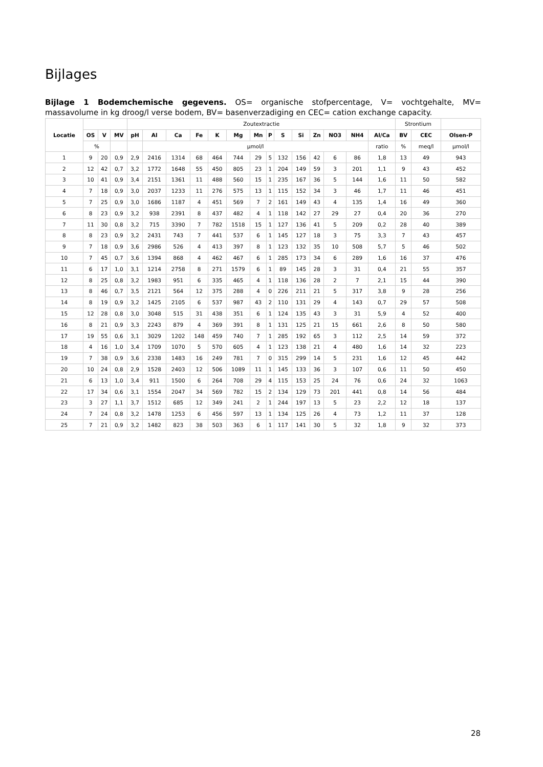Bijlages
Bijlage 1 Bodemchemische gegevens. OS= organische stofpercentage, V= vochtgehalte, MV= massavolume in kg droog/l verse bodem, BV= basenverzadiging en CEC= cation exchange capacity.
| Locatie | | | | Zoutextractie | | | | | | | | | | | | | | Strontium | | |
| | OS | V | MV | pH | Al | Ca | Fe | K | Mg | Mn | P | S | Si | Zn | NO3 | NH4 | Al/Ca | BV | CEC | Olsen-P |
| | % | | | | µmol/l | | | | | | | | | | | | ratio | % | meq/l | µmol/l |
| 1 | 9 | 20 | 0,9 | 2,9 | 2416 | 1314 | 68 | 464 | 744 | 29 | 5 | 132 | 156 | 42 | 6 | 86 | 1,8 | 13 | 49 | 943 |
| 2 | 12 | 42 | 0,7 | 3,2 | 1772 | 1648 | 55 | 450 | 805 | 23 | 1 | 204 | 149 | 59 | 3 | 201 | 1,1 | 9 | 43 | 452 |
| 3 | 10 | 41 | 0,9 | 3,4 | 2151 | 1361 | 11 | 488 | 560 | 15 | 1 | 235 | 167 | 36 | 5 | 144 | 1,6 | 11 | 50 | 582 |
| 4 | 7 | 18 | 0,9 | 3,0 | 2037 | 1233 | 11 | 276 | 575 | 13 | 1 | 115 | 152 | 34 | 3 | 46 | 1,7 | 11 | 46 | 451 |
| 5 | 7 | 25 | 0,9 | 3,0 | 1686 | 1187 | 4 | 451 | 569 | 7 | 2 | 161 | 149 | 43 | 4 | 135 | 1,4 | 16 | 49 | 360 |
| 6 | 8 | 23 | 0,9 | 3,2 | 938 | 2391 | 8 | 437 | 482 | 4 | 1 | 118 | 142 | 27 | 29 | 27 | 0,4 | 20 | 36 | 270 |
| 7 | 11 | 30 | 0,8 | 3,2 | 715 | 3390 | 7 | 782 | 1518 | 15 | 1 | 127 | 136 | 41 | 5 | 209 | 0,2 | 28 | 40 | 389 |
| 8 | 8 | 23 | 0,9 | 3,2 | 2431 | 743 | 7 | 441 | 537 | 6 | 1 | 145 | 127 | 18 | 3 | 75 | 3,3 | 7 | 43 | 457 |
| 9 | 7 | 18 | 0,9 | 3,6 | 2986 | 526 | 4 | 413 | 397 | 8 | 1 | 123 | 132 | 35 | 10 | 508 | 5,7 | 5 | 46 | 502 |
| 10 | 7 | 45 | 0,7 | 3,6 | 1394 | 868 | 4 | 462 | 467 | 6 | 1 | 285 | 173 | 34 | 6 | 289 | 1,6 | 16 | 37 | 476 |
| 11 | 6 | 17 | 1,0 | 3,1 | 1214 | 2758 | 8 | 271 | 1579 | 6 | 1 | 89 | 145 | 28 | 3 | 31 | 0,4 | 21 | 55 | 357 |
| 12 | 8 | 25 | 0,8 | 3,2 | 1983 | 951 | 6 | 335 | 465 | 4 | 1 | 118 | 136 | 28 | 2 | 7 | 2,1 | 15 | 44 | 390 |
| 13 | 8 | 46 | 0,7 | 3,5 | 2121 | 564 | 12 | 375 | 288 | 4 | 0 | 226 | 211 | 21 | 5 | 317 | 3,8 | 9 | 28 | 256 |
| 14 | 8 | 19 | 0,9 | 3,2 | 1425 | 2105 | 6 | 537 | 987 | 43 | 2 | 110 | 131 | 29 | 4 | 143 | 0,7 | 29 | 57 | 508 |
| 15 | 12 | 28 | 0,8 | 3,0 | 3048 | 515 | 31 | 438 | 351 | 6 | 1 | 124 | 135 | 43 | 3 | 31 | 5,9 | 4 | 52 | 400 |
| 16 | 8 | 21 | 0,9 | 3,3 | 2243 | 879 | 4 | 369 | 391 | 8 | 1 | 131 | 125 | 21 | 15 | 661 | 2,6 | 8 | 50 | 580 |
| 17 | 19 | 55 | 0,6 | 3,1 | 3029 | 1202 | 148 | 459 | 740 | 7 | 1 | 285 | 192 | 65 | 3 | 112 | 2,5 | 14 | 59 | 372 |
| 18 | 4 | 16 | 1,0 | 3,4 | 1709 | 1070 | 5 | 570 | 605 | 4 | 1 | 123 | 138 | 21 | 4 | 480 | 1,6 | 14 | 32 | 223 |
| 19 | 7 | 38 | 0,9 | 3,6 | 2338 | 1483 | 16 | 249 | 781 | 7 | 0 | 315 | 299 | 14 | 5 | 231 | 1,6 | 12 | 45 | 442 |
| 20 | 10 | 24 | 0,8 | 2,9 | 1528 | 2403 | 12 | 506 | 1089 | 11 | 1 | 145 | 133 | 36 | 3 | 107 | 0,6 | 11 | 50 | 450 |
| 21 | 6 | 13 | 1,0 | 3,4 | 911 | 1500 | 6 | 264 | 708 | 29 | 4 | 115 | 153 | 25 | 24 | 76 | 0,6 | 24 | 32 | 1063 |
| 22 | 17 | 34 | 0,6 | 3,1 | 1554 | 2047 | 34 | 569 | 782 | 15 | 2 | 134 | 129 | 73 | 201 | 441 | 0,8 | 14 | 56 | 484 |
| 23 | 3 | 27 | 1,1 | 3,7 | 1512 | 685 | 12 | 349 | 241 | 2 | 1 | 244 | 197 | 13 | 5 | 23 | 2,2 | 12 | 18 | 137 |
| 24 | 7 | 24 | 0,8 | 3,2 | 1478 | 1253 | 6 | 456 | 597 | 13 | 1 | 134 | 125 | 26 | 4 | 73 | 1,2 | 11 | 37 | 128 |
| 25 | 7 | 21 | 0,9 | 3,2 | 1482 | 823 | 38 | 503 | 363 | 6 | 1 | 117 | 141 | 30 | 5 | 32 | 1,8 | 9 | 32 | 373 |
28